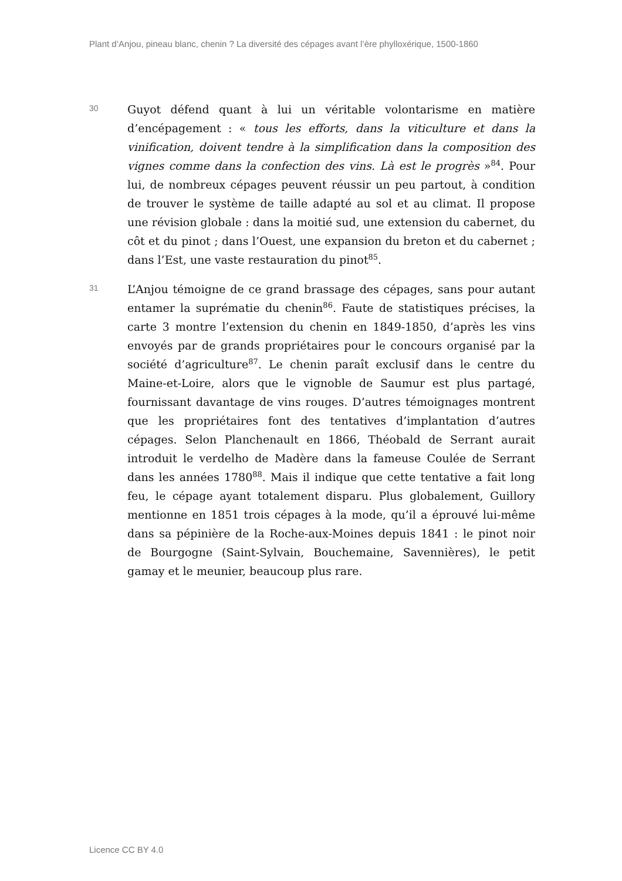Plant d’Anjou, pineau blanc, chenin ? La diversité des cépages avant l’ère phylloxérique, 1500-1860
30
Guyot défend quant à lui un véritable volontarisme en matière d’encépagement : « tous les efforts, dans la viticulture et dans la vinification, doivent tendre à la simplification dans la composition des vignes comme dans la confection des vins. Là est le progrès »<sup>84</sup>. Pour lui, de nombreux cépages peuvent réussir un peu partout, à condition de trouver le système de taille adapté au sol et au climat. Il propose une révision globale : dans la moitié sud, une extension du cabernet, du côt et du pinot ; dans l’Ouest, une expansion du breton et du cabernet ; dans l’Est, une vaste restauration du pinot<sup>85</sup>.
31
L’Anjou témoigne de ce grand brassage des cépages, sans pour autant entamer la suprématie du chenin<sup>86</sup>. Faute de statistiques précises, la carte 3 montre l’extension du chenin en 1849-1850, d’après les vins envoyés par de grands propriétaires pour le concours organisé par la société d’agriculture<sup>87</sup>. Le chenin paraît exclusif dans le centre du Maine-et-Loire, alors que le vignoble de Saumur est plus partagé, fournissant davantage de vins rouges. D’autres témoignages montrent que les propriétaires font des tentatives d’implantation d’autres cépages. Selon Planchenault en 1866, Théobald de Serrant aurait introduit le verdelho de Madère dans la fameuse Coulée de Serrant dans les années 1780<sup>88</sup>. Mais il indique que cette tentative a fait long feu, le cépage ayant totalement disparu. Plus globalement, Guillory mentionne en 1851 trois cépages à la mode, qu’il a éprouvé lui-même dans sa pépinière de la Roche-aux-Moines depuis 1841 : le pinot noir de Bourgogne (Saint-Sylvain, Bouchemaine, Savennières), le petit gamay et le meunier, beaucoup plus rare.
Licence CC BY 4.0